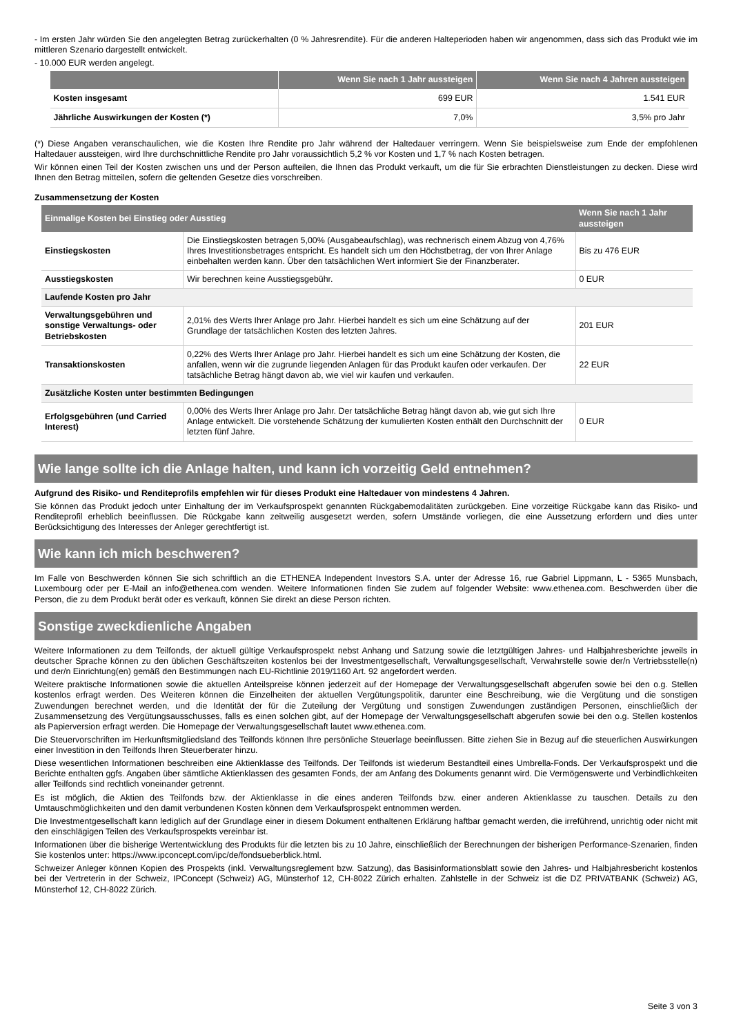- Im ersten Jahr würden Sie den angelegten Betrag zurückerhalten (0 % Jahresrendite). Für die anderen Halteperioden haben wir angenommen, dass sich das Produkt wie im mittleren Szenario dargestellt entwickelt.
- 10.000 EUR werden angelegt.
| | Wenn Sie nach 1 Jahr aussteigen | Wenn Sie nach 4 Jahren aussteigen |
| --- | --- | --- |
| Kosten insgesamt | 699 EUR | 1.541 EUR |
| Jährliche Auswirkungen der Kosten (*) | 7,0% | 3,5% pro Jahr |
(*) Diese Angaben veranschaulichen, wie die Kosten Ihre Rendite pro Jahr während der Haltedauer verringern. Wenn Sie beispielsweise zum Ende der empfohlenen Haltedauer aussteigen, wird Ihre durchschnittliche Rendite pro Jahr voraussichtlich 5,2 % vor Kosten und 1,7 % nach Kosten betragen.
Wir können einen Teil der Kosten zwischen uns und der Person aufteilen, die Ihnen das Produkt verkauft, um die für Sie erbrachten Dienstleistungen zu decken. Diese wird Ihnen den Betrag mitteilen, sofern die geltenden Gesetze dies vorschreiben.
Zusammensetzung der Kosten
| Einmalige Kosten bei Einstieg oder Ausstieg | | Wenn Sie nach 1 Jahr aussteigen |
| --- | --- | --- |
| Einstiegskosten | Die Einstiegskosten betragen 5,00% (Ausgabeaufschlag), was rechnerisch einem Abzug von 4,76% Ihres Investitionsbetrages entspricht. Es handelt sich um den Höchstbetrag, der von Ihrer Anlage einbehalten werden kann. Über den tatsächlichen Wert informiert Sie der Finanzberater. | Bis zu 476 EUR |
| Ausstiegskosten | Wir berechnen keine Ausstiegsgebühr. | 0 EUR |
| Laufende Kosten pro Jahr | | |
| Verwaltungsgebühren und sonstige Verwaltungs- oder Betriebskosten | 2,01% des Werts Ihrer Anlage pro Jahr. Hierbei handelt es sich um eine Schätzung auf der Grundlage der tatsächlichen Kosten des letzten Jahres. | 201 EUR |
| Transaktionskosten | 0,22% des Werts Ihrer Anlage pro Jahr. Hierbei handelt es sich um eine Schätzung der Kosten, die anfallen, wenn wir die zugrunde liegenden Anlagen für das Produkt kaufen oder verkaufen. Der tatsächliche Betrag hängt davon ab, wie viel wir kaufen und verkaufen. | 22 EUR |
| Zusätzliche Kosten unter bestimmten Bedingungen | | |
| Erfolgsgebühren (und Carried Interest) | 0,00% des Werts Ihrer Anlage pro Jahr. Der tatsächliche Betrag hängt davon ab, wie gut sich Ihre Anlage entwickelt. Die vorstehende Schätzung der kumulierten Kosten enthält den Durchschnitt der letzten fünf Jahre. | 0 EUR |
Wie lange sollte ich die Anlage halten, und kann ich vorzeitig Geld entnehmen?
Aufgrund des Risiko- und Renditeprofils empfehlen wir für dieses Produkt eine Haltedauer von mindestens 4 Jahren.
Sie können das Produkt jedoch unter Einhaltung der im Verkaufsprospekt genannten Rückgabemodalitäten zurückgeben. Eine vorzeitige Rückgabe kann das Risiko- und Renditeprofil erheblich beeinflussen. Die Rückgabe kann zeitweilig ausgesetzt werden, sofern Umstände vorliegen, die eine Aussetzung erfordern und dies unter Berücksichtigung des Interesses der Anleger gerechtfertigt ist.
Wie kann ich mich beschweren?
Im Falle von Beschwerden können Sie sich schriftlich an die ETHENEA Independent Investors S.A. unter der Adresse 16, rue Gabriel Lippmann, L - 5365 Munsbach, Luxembourg oder per E-Mail an info@ethenea.com wenden. Weitere Informationen finden Sie zudem auf folgender Website: www.ethenea.com. Beschwerden über die Person, die zu dem Produkt berät oder es verkauft, können Sie direkt an diese Person richten.
Sonstige zweckdienliche Angaben
Weitere Informationen zu dem Teilfonds, der aktuell gültige Verkaufsprospekt nebst Anhang und Satzung sowie die letztgültigen Jahres- und Halbjahresberichte jeweils in deutscher Sprache können zu den üblichen Geschäftszeiten kostenlos bei der Investmentgesellschaft, Verwaltungsgesellschaft, Verwahrstelle sowie der/n Vertriebsstelle(n) und der/n Einrichtung(en) gemäß den Bestimmungen nach EU-Richtlinie 2019/1160 Art. 92 angefordert werden.
Weitere praktische Informationen sowie die aktuellen Anteilspreise können jederzeit auf der Homepage der Verwaltungsgesellschaft abgerufen sowie bei den o.g. Stellen kostenlos erfragt werden. Des Weiteren können die Einzelheiten der aktuellen Vergütungspolitik, darunter eine Beschreibung, wie die Vergütung und die sonstigen Zuwendungen berechnet werden, und die Identität der für die Zuteilung der Vergütung und sonstigen Zuwendungen zuständigen Personen, einschließlich der Zusammensetzung des Vergütungsausschusses, falls es einen solchen gibt, auf der Homepage der Verwaltungsgesellschaft abgerufen sowie bei den o.g. Stellen kostenlos als Papierversion erfragt werden. Die Homepage der Verwaltungsgesellschaft lautet www.ethenea.com.
Die Steuervorschriften im Herkunftsmitgliedsland des Teilfonds können Ihre persönliche Steuerlage beeinflussen. Bitte ziehen Sie in Bezug auf die steuerlichen Auswirkungen einer Investition in den Teilfonds Ihren Steuerberater hinzu.
Diese wesentlichen Informationen beschreiben eine Aktienklasse des Teilfonds. Der Teilfonds ist wiederum Bestandteil eines Umbrella-Fonds. Der Verkaufsprospekt und die Berichte enthalten ggfs. Angaben über sämtliche Aktienklassen des gesamten Fonds, der am Anfang des Dokuments genannt wird. Die Vermögenswerte und Verbindlichkeiten aller Teilfonds sind rechtlich voneinander getrennt.
Es ist möglich, die Aktien des Teilfonds bzw. der Aktienklasse in die eines anderen Teilfonds bzw. einer anderen Aktienklasse zu tauschen. Details zu den Umtauschmöglichkeiten und den damit verbundenen Kosten können dem Verkaufsprospekt entnommen werden.
Die Investmentgesellschaft kann lediglich auf der Grundlage einer in diesem Dokument enthaltenen Erklärung haftbar gemacht werden, die irreführend, unrichtig oder nicht mit den einschlägigen Teilen des Verkaufsprospekts vereinbar ist.
Informationen über die bisherige Wertentwicklung des Produkts für die letzten bis zu 10 Jahre, einschließlich der Berechnungen der bisherigen Performance-Szenarien, finden Sie kostenlos unter: https://www.ipconcept.com/ipc/de/fondsueberblick.html.
Schweizer Anleger können Kopien des Prospekts (inkl. Verwaltungsreglement bzw. Satzung), das Basisinformationsblatt sowie den Jahres- und Halbjahresbericht kostenlos bei der Vertreterin in der Schweiz, IPConcept (Schweiz) AG, Münsterhof 12, CH-8022 Zürich erhalten. Zahlstelle in der Schweiz ist die DZ PRIVATBANK (Schweiz) AG, Münsterhof 12, CH-8022 Zürich.
Seite 3 von 3